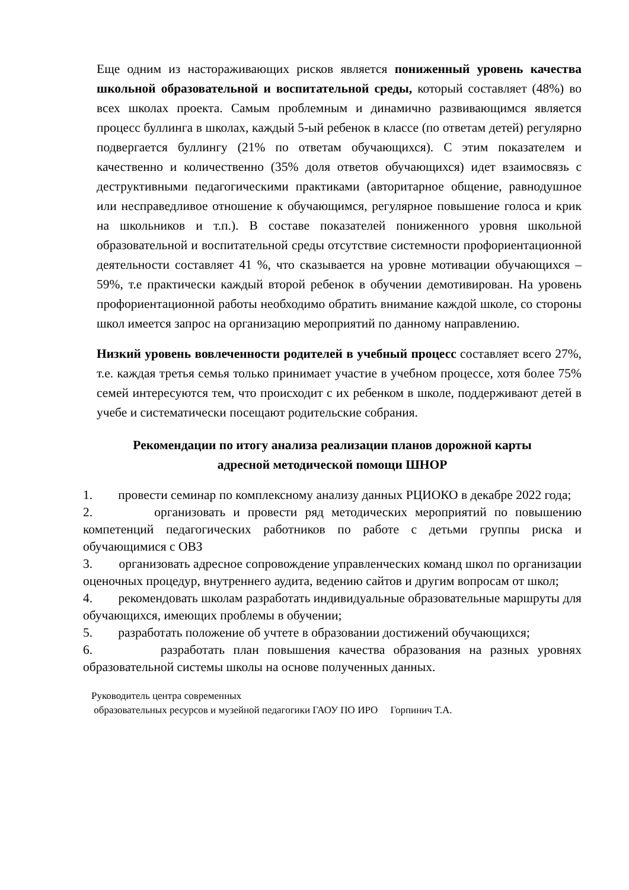Еще одним из настораживающих рисков является пониженный уровень качества школьной образовательной и воспитательной среды, который составляет (48%) во всех школах проекта. Самым проблемным и динамично развивающимся является процесс буллинга в школах, каждый 5-ый ребенок в классе (по ответам детей) регулярно подвергается буллингу (21% по ответам обучающихся). С этим показателем и качественно и количественно (35% доля ответов обучающихся) идет взаимосвязь с деструктивными педагогическими практиками (авторитарное общение, равнодушное или несправедливое отношение к обучающимся, регулярное повышение голоса и крик на школьников и т.п.). В составе показателей пониженного уровня школьной образовательной и воспитательной среды отсутствие системности профориентационной деятельности составляет 41 %, что сказывается на уровне мотивации обучающихся – 59%, т.е практически каждый второй ребенок в обучении демотивирован. На уровень профориентационной работы необходимо обратить внимание каждой школе, со стороны школ имеется запрос на организацию мероприятий по данному направлению.
Низкий уровень вовлеченности родителей в учебный процесс составляет всего 27%, т.е. каждая третья семья только принимает участие в учебном процессе, хотя более 75% семей интересуются тем, что происходит с их ребенком в школе, поддерживают детей в учебе и систематически посещают родительские собрания.
Рекомендации по итогу анализа реализации планов дорожной карты
адресной методической помощи ШНОР
1. провести семинар по комплексному анализу данных РЦИОКО в декабре 2022 года;
2. организовать и провести ряд методических мероприятий по повышению компетенций педагогических работников по работе с детьми группы риска и обучающимися с ОВЗ
3. организовать адресное сопровождение управленческих команд школ по организации оценочных процедур, внутреннего аудита, ведению сайтов и другим вопросам от школ;
4. рекомендовать школам разработать индивидуальные образовательные маршруты для обучающихся, имеющих проблемы в обучении;
5. разработать положение об учтете в образовании достижений обучающихся;
6. разработать план повышения качества образования на разных уровнях образовательной системы школы на основе полученных данных.
Руководитель центра современных
образовательных ресурсов и музейной педагогики ГАОУ ПО ИРО Горпинич Т.А.